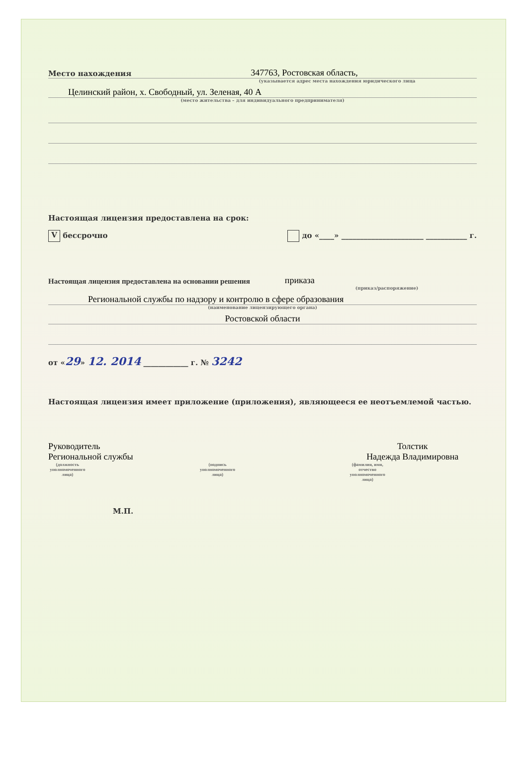Место нахождения 347763, Ростовская область,
(указывается адрес места нахождения юридического лица
Целинский район, х. Свободный, ул. Зеленая, 40 А
(место жительства – для индивидуального предпринимателя)
Настоящая лицензия предоставлена на срок:
V бессрочно до «____» ______________________ ___________ г.
Настоящая лицензия предоставлена на основании решения приказа
(приказ/распоряжение)
Региональной службы по надзору и контролю в сфере образования
(наименование лицензирующего органа)
Ростовской области
от «29» 12. 2014 ____________ г. № 3242
Настоящая лицензия имеет приложение (приложения), являющееся ее неотъемлемой частью.
Руководитель
Региональной службы
(должность уполномоченного лица)
(подпись уполномоченного лица)
Толстик
Надежда Владимировна
(фамилия, имя, отчество уполномоченного лица)
М.П.